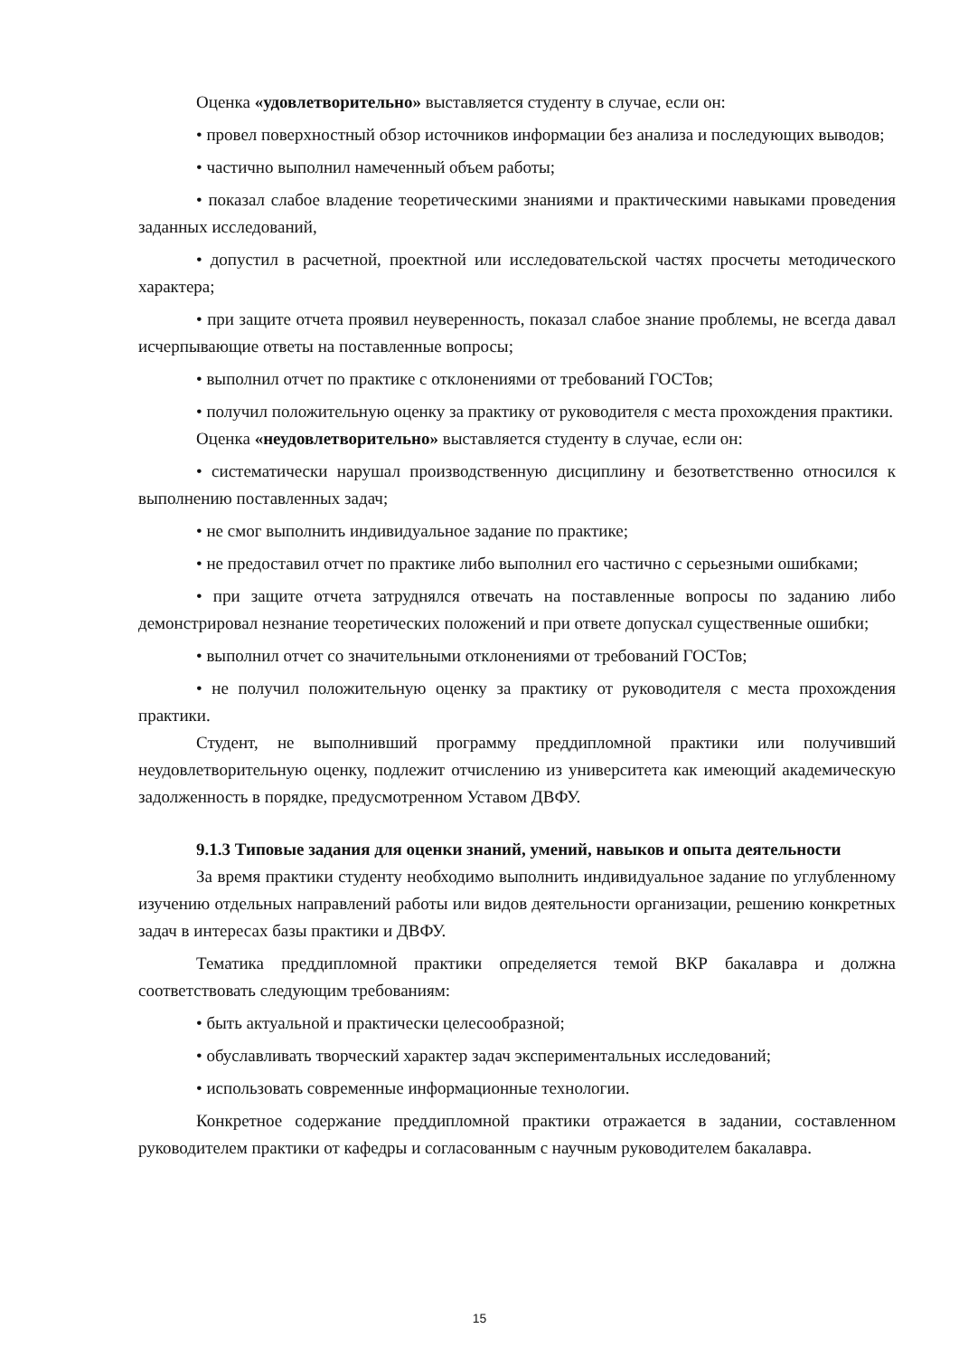Оценка «удовлетворительно» выставляется студенту в случае, если он:
• провел поверхностный обзор источников информации без анализа и последующих выводов;
• частично выполнил намеченный объем работы;
• показал слабое владение теоретическими знаниями и практическими навыками проведения заданных исследований,
• допустил в расчетной, проектной или исследовательской частях просчеты методического характера;
• при защите отчета проявил неуверенность, показал слабое знание проблемы, не всегда давал исчерпывающие ответы на поставленные вопросы;
• выполнил отчет по практике с отклонениями от требований ГОСТов;
• получил положительную оценку за практику от руководителя с места прохождения практики.
Оценка «неудовлетворительно» выставляется студенту в случае, если он:
• систематически нарушал производственную дисциплину и безответственно относился к выполнению поставленных задач;
• не смог выполнить индивидуальное задание по практике;
• не предоставил отчет по практике либо выполнил его частично с серьезными ошибками;
• при защите отчета затруднялся отвечать на поставленные вопросы по заданию либо демонстрировал незнание теоретических положений и при ответе допускал существенные ошибки;
• выполнил отчет со значительными отклонениями от требований ГОСТов;
• не получил положительную оценку за практику от руководителя с места прохождения практики.
Студент, не выполнивший программу преддипломной практики или получивший неудовлетворительную оценку, подлежит отчислению из университета как имеющий академическую задолженность в порядке, предусмотренном Уставом ДВФУ.
9.1.3 Типовые задания для оценки знаний, умений, навыков и опыта деятельности
За время практики студенту необходимо выполнить индивидуальное задание по углубленному изучению отдельных направлений работы или видов деятельности организации, решению конкретных задач в интересах базы практики и ДВФУ.
Тематика преддипломной практики определяется темой ВКР бакалавра и должна соответствовать следующим требованиям:
• быть актуальной и практически целесообразной;
• обуславливать творческий характер задач экспериментальных исследований;
• использовать современные информационные технологии.
Конкретное содержание преддипломной практики отражается в задании, составленном руководителем практики от кафедры и согласованным с научным руководителем бакалавра.
15